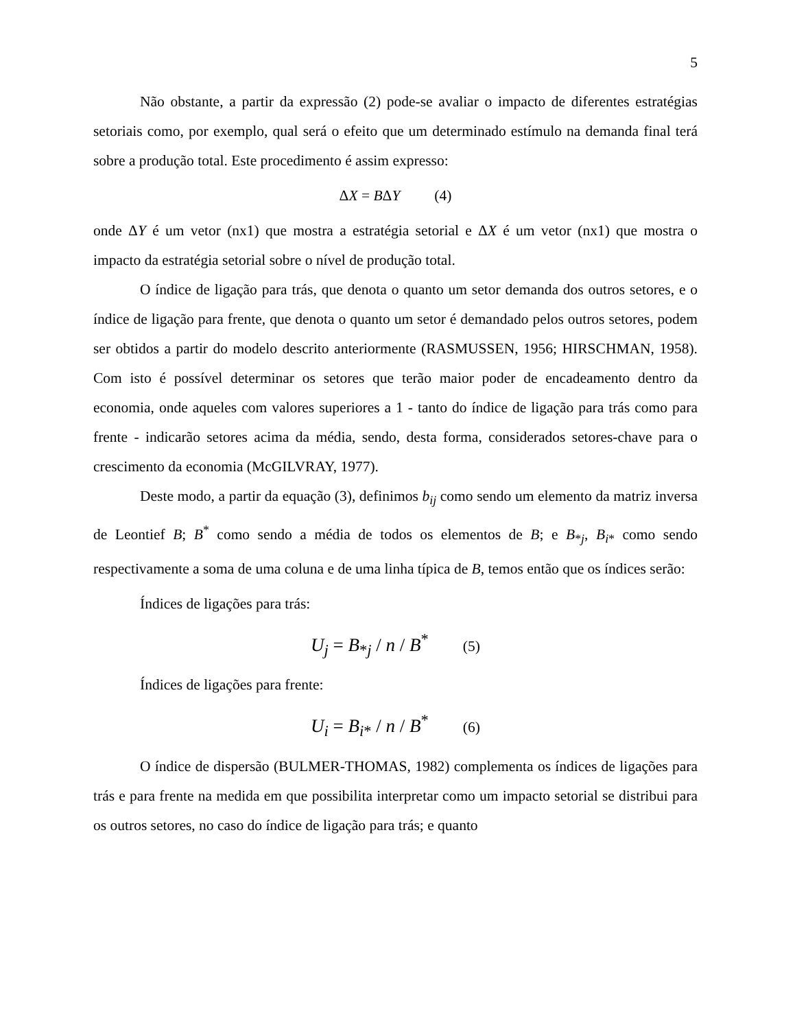5
Não obstante, a partir da expressão (2) pode-se avaliar o impacto de diferentes estratégias setoriais como, por exemplo, qual será o efeito que um determinado estímulo na demanda final terá sobre a produção total. Este procedimento é assim expresso:
ΔX = BΔY (4)
onde ΔY é um vetor (nx1) que mostra a estratégia setorial e ΔX é um vetor (nx1) que mostra o impacto da estratégia setorial sobre o nível de produção total.
O índice de ligação para trás, que denota o quanto um setor demanda dos outros setores, e o índice de ligação para frente, que denota o quanto um setor é demandado pelos outros setores, podem ser obtidos a partir do modelo descrito anteriormente (RASMUSSEN, 1956; HIRSCHMAN, 1958). Com isto é possível determinar os setores que terão maior poder de encadeamento dentro da economia, onde aqueles com valores superiores a 1 - tanto do índice de ligação para trás como para frente - indicarão setores acima da média, sendo, desta forma, considerados setores-chave para o crescimento da economia (McGILVRAY, 1977).
Deste modo, a partir da equação (3), definimos b<sub>ij</sub> como sendo um elemento da matriz inversa de Leontief B; B<sup>*</sup> como sendo a média de todos os elementos de B; e B<sub>*j</sub>, B<sub>i*</sub> como sendo respectivamente a soma de uma coluna e de uma linha típica de B, temos então que os índices serão:
Índices de ligações para trás:
U<sub>j</sub> = B<sub>*j</sub> / n / B<sup>*</sup> (5)
Índices de ligações para frente:
U<sub>i</sub> = B<sub>i*</sub> / n / B<sup>*</sup> (6)
O índice de dispersão (BULMER-THOMAS, 1982) complementa os índices de ligações para trás e para frente na medida em que possibilita interpretar como um impacto setorial se distribui para os outros setores, no caso do índice de ligação para trás; e quanto